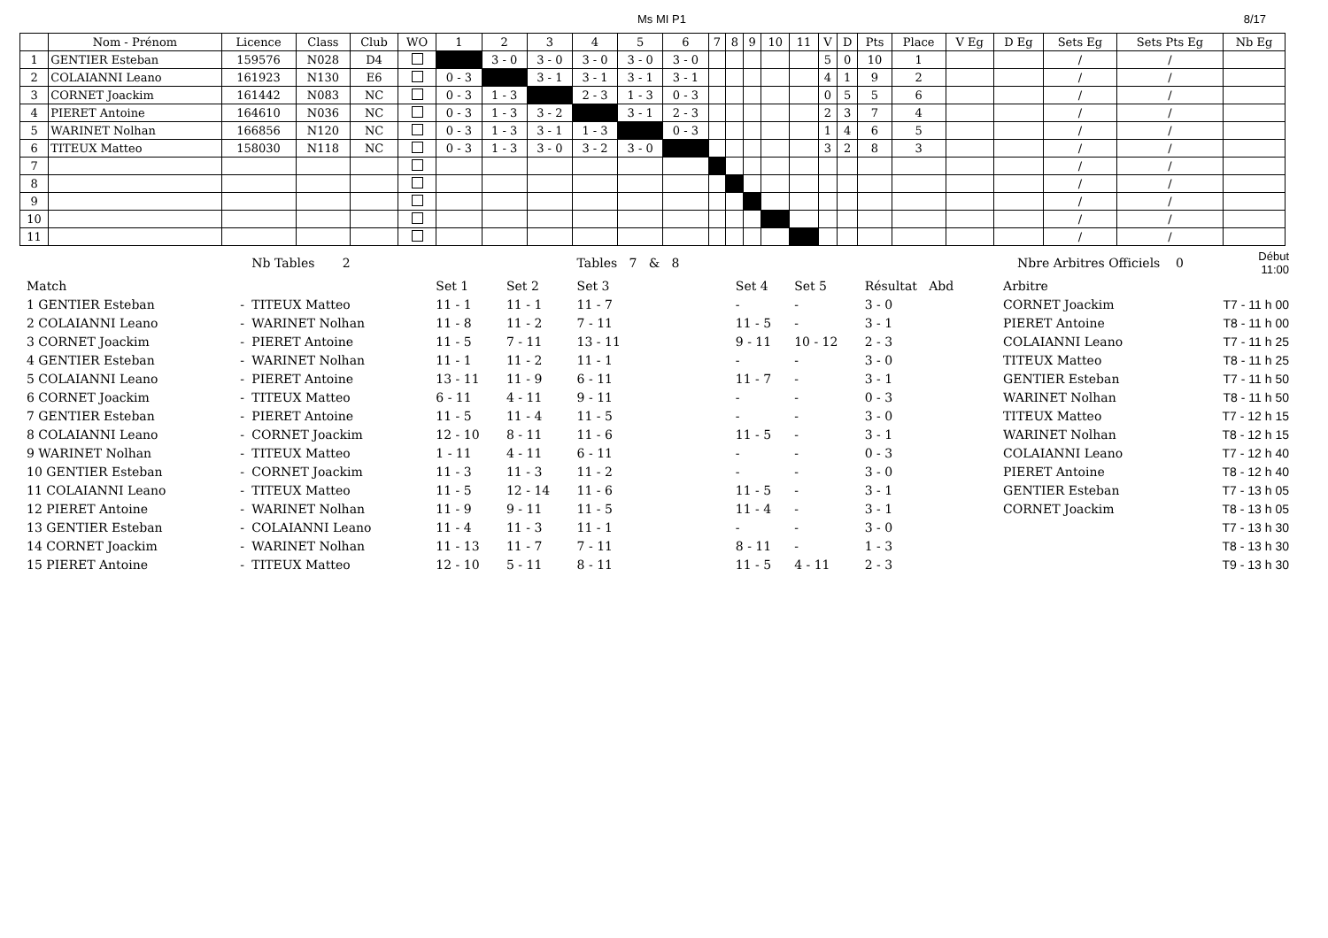Ms MI P1 8/17
| | Nom - Prénom | Licence | Class | Club | WO | 1 | 2 | 3 | 4 | 5 | 6 | 7 | 8 | 9 | 10 | 11 | V | D | Pts | Place | V Eg | D Eg | Sets Eg | Sets Pts Eg | Nb Eg |
| --- | --- | --- | --- | --- | --- | --- | --- | --- | --- | --- | --- | --- | --- | --- | --- | --- | --- | --- | --- | --- | --- | --- | --- | --- | --- |
| 1 | GENTIER Esteban | 159576 | N028 | D4 | | | 3 - 0 | 3 - 0 | 3 - 0 | 3 - 0 | 3 - 0 | | | | | | 5 | 0 | 10 | 1 | | | / | / | |
| 2 | COLAIANNI Leano | 161923 | N130 | E6 | | 0 - 3 | | 3 - 1 | 3 - 1 | 3 - 1 | 3 - 1 | | | | | | 4 | 1 | 9 | 2 | | | / | / | |
| 3 | CORNET Joackim | 161442 | N083 | NC | | 0 - 3 | 1 - 3 | | 2 - 3 | 1 - 3 | 0 - 3 | | | | | | 0 | 5 | 5 | 6 | | | / | / | |
| 4 | PIERET Antoine | 164610 | N036 | NC | | 0 - 3 | 1 - 3 | 3 - 2 | | 3 - 1 | 2 - 3 | | | | | | 2 | 3 | 7 | 4 | | | / | / | |
| 5 | WARINET Nolhan | 166856 | N120 | NC | | 0 - 3 | 1 - 3 | 3 - 1 | 1 - 3 | | 0 - 3 | | | | | | 1 | 4 | 6 | 5 | | | / | / | |
| 6 | TITEUX Matteo | 158030 | N118 | NC | | 0 - 3 | 1 - 3 | 3 - 0 | 3 - 2 | 3 - 0 | | | | | | | 3 | 2 | 8 | 3 | | | / | / | |
| 7 | | | | | | | | | | | | | | | | | | | | | | | / | / | |
| 8 | | | | | | | | | | | | | | | | | | | | | | | / | / | |
| 9 | | | | | | | | | | | | | | | | | | | | | | | / | / | |
| 10 | | | | | | | | | | | | | | | | | | | | | | | / | / | |
| 11 | | | | | | | | | | | | | | | | | | | | | | | / | / | |
| | | Nb Tables 2 | | | Tables 7 & 8 | | | Nbre Arbitres Officiels 0 | | Début 11:00 |
| Match | | | Set 1 | Set 2 | Set 3 | Set 4 | Set 5 | Résultat Abd | Arbitre | |
| 1 GENTIER Esteban | - | TITEUX Matteo | 11 - 1 | 11 - 1 | 11 - 7 | - | - | 3 - 0 | CORNET Joackim | T7 - 11 h 00 |
| 2 COLAIANNI Leano | - | WARINET Nolhan | 11 - 8 | 11 - 2 | 7 - 11 | 11 - 5 | - | 3 - 1 | PIERET Antoine | T8 - 11 h 00 |
| 3 CORNET Joackim | - | PIERET Antoine | 11 - 5 | 7 - 11 | 13 - 11 | 9 - 11 | 10 - 12 | 2 - 3 | COLAIANNI Leano | T7 - 11 h 25 |
| 4 GENTIER Esteban | - | WARINET Nolhan | 11 - 1 | 11 - 2 | 11 - 1 | - | - | 3 - 0 | TITEUX Matteo | T8 - 11 h 25 |
| 5 COLAIANNI Leano | - | PIERET Antoine | 13 - 11 | 11 - 9 | 6 - 11 | 11 - 7 | - | 3 - 1 | GENTIER Esteban | T7 - 11 h 50 |
| 6 CORNET Joackim | - | TITEUX Matteo | 6 - 11 | 4 - 11 | 9 - 11 | - | - | 0 - 3 | WARINET Nolhan | T8 - 11 h 50 |
| 7 GENTIER Esteban | - | PIERET Antoine | 11 - 5 | 11 - 4 | 11 - 5 | - | - | 3 - 0 | TITEUX Matteo | T7 - 12 h 15 |
| 8 COLAIANNI Leano | - | CORNET Joackim | 12 - 10 | 8 - 11 | 11 - 6 | 11 - 5 | - | 3 - 1 | WARINET Nolhan | T8 - 12 h 15 |
| 9 WARINET Nolhan | - | TITEUX Matteo | 1 - 11 | 4 - 11 | 6 - 11 | - | - | 0 - 3 | COLAIANNI Leano | T7 - 12 h 40 |
| 10 GENTIER Esteban | - | CORNET Joackim | 11 - 3 | 11 - 3 | 11 - 2 | - | - | 3 - 0 | PIERET Antoine | T8 - 12 h 40 |
| 11 COLAIANNI Leano | - | TITEUX Matteo | 11 - 5 | 12 - 14 | 11 - 6 | 11 - 5 | - | 3 - 1 | GENTIER Esteban | T7 - 13 h 05 |
| 12 PIERET Antoine | - | WARINET Nolhan | 11 - 9 | 9 - 11 | 11 - 5 | 11 - 4 | - | 3 - 1 | CORNET Joackim | T8 - 13 h 05 |
| 13 GENTIER Esteban | - | COLAIANNI Leano | 11 - 4 | 11 - 3 | 11 - 1 | - | - | 3 - 0 | | T7 - 13 h 30 |
| 14 CORNET Joackim | - | WARINET Nolhan | 11 - 13 | 11 - 7 | 7 - 11 | 8 - 11 | - | 1 - 3 | | T8 - 13 h 30 |
| 15 PIERET Antoine | - | TITEUX Matteo | 12 - 10 | 5 - 11 | 8 - 11 | 11 - 5 | 4 - 11 | 2 - 3 | | T9 - 13 h 30 |